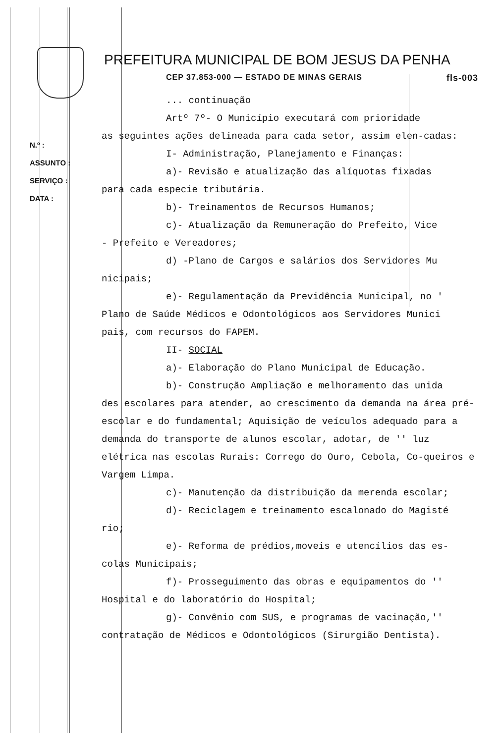N.º :
ASSUNTO :
SERVIÇO :
DATA :
PREFEITURA MUNICIPAL DE BOM JESUS DA PENHA
CEP 37.853-000 — ESTADO DE MINAS GERAIS fls-003
... continuação
Artº 7º- O Município executará com prioridade
as seguintes ações delineada para cada setor, assim elen-cadas:
I- Administração, Planejamento e Finanças:
a)- Revisão e atualização das alíquotas fixadas
para cada especie tributária.
b)- Treinamentos de Recursos Humanos;
c)- Atualização da Remuneração do Prefeito, Vice
- Prefeito e Vereadores;
d) -Plano de Cargos e salários dos Servidores Mu
nicipais;
e)- Regulamentação da Previdência Municipal, no '
Plano de Saúde Médicos e Odontológicos aos Servidores Munici
pais, com recursos do FAPEM.
II- SOCIAL
a)- Elaboração do Plano Municipal de Educação.
b)- Construção Ampliação e melhoramento das unida
des escolares para atender, ao crescimento da demanda na área pré- escolar e do fundamental; Aquisição de veículos adequado para a demanda do transporte de alunos escolar, adotar, de '' luz elétrica nas escolas Rurais: Corrego do Ouro, Cebola, Co-queiros e Vargem Limpa.
c)- Manutenção da distribuição da merenda escolar;
d)- Reciclagem e treinamento escalonado do Magisté
rio;
e)- Reforma de prédios,moveis e utencílios das es-
colas Municipais;
f)- Prosseguimento das obras e equipamentos do ''
Hospital e do laboratório do Hospital;
g)- Convênio com SUS, e programas de vacinação,''
contratação de Médicos e Odontológicos (Sirurgião Dentista).